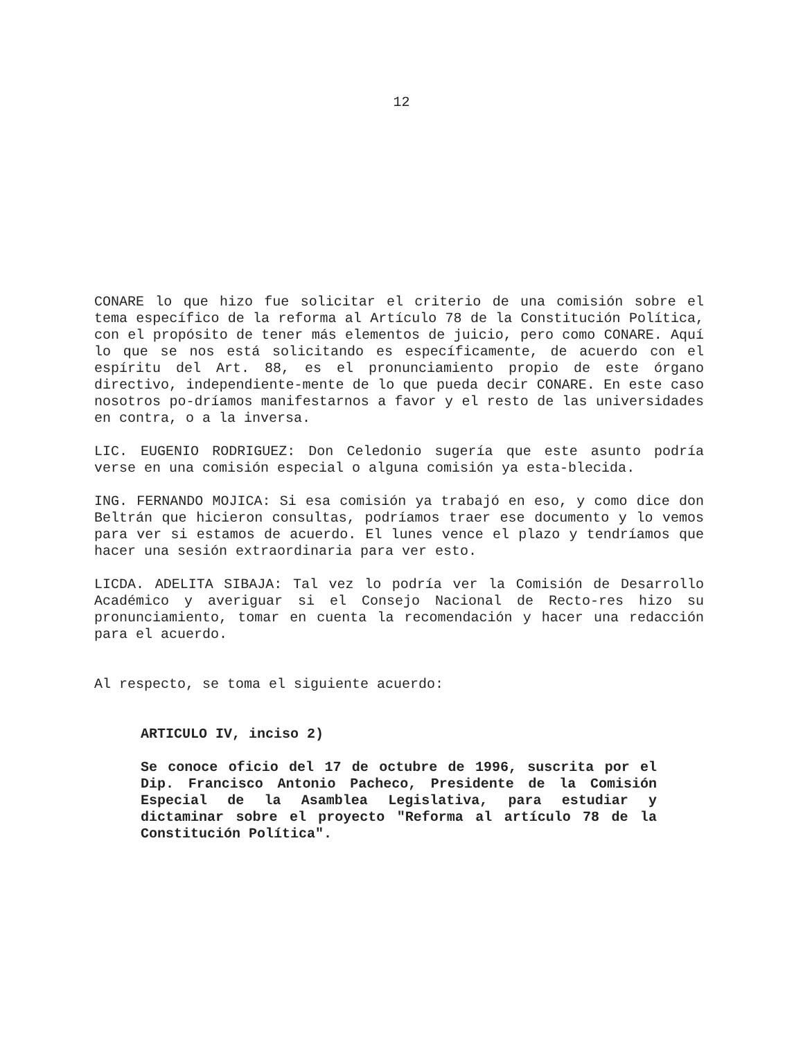12
CONARE lo que hizo fue solicitar el criterio de una comisión sobre el tema específico de la reforma al Artículo 78 de la Constitución Política, con el propósito de tener más elementos de juicio, pero como CONARE. Aquí lo que se nos está solicitando es específicamente, de acuerdo con el espíritu del Art. 88, es el pronunciamiento propio de este órgano directivo, independiente-mente de lo que pueda decir CONARE. En este caso nosotros po-dríamos manifestarnos a favor y el resto de las universidades en contra, o a la inversa.
LIC. EUGENIO RODRIGUEZ: Don Celedonio sugería que este asunto podría verse en una comisión especial o alguna comisión ya esta-blecida.
ING. FERNANDO MOJICA: Si esa comisión ya trabajó en eso, y como dice don Beltrán que hicieron consultas, podríamos traer ese documento y lo vemos para ver si estamos de acuerdo. El lunes vence el plazo y tendríamos que hacer una sesión extraordinaria para ver esto.
LICDA. ADELITA SIBAJA: Tal vez lo podría ver la Comisión de Desarrollo Académico y averiguar si el Consejo Nacional de Recto-res hizo su pronunciamiento, tomar en cuenta la recomendación y hacer una redacción para el acuerdo.
Al respecto, se toma el siguiente acuerdo:
ARTICULO IV, inciso 2)
Se conoce oficio del 17 de octubre de 1996, suscrita por el Dip. Francisco Antonio Pacheco, Presidente de la Comisión Especial de la Asamblea Legislativa, para estudiar y dictaminar sobre el proyecto "Reforma al artículo 78 de la Constitución Política".